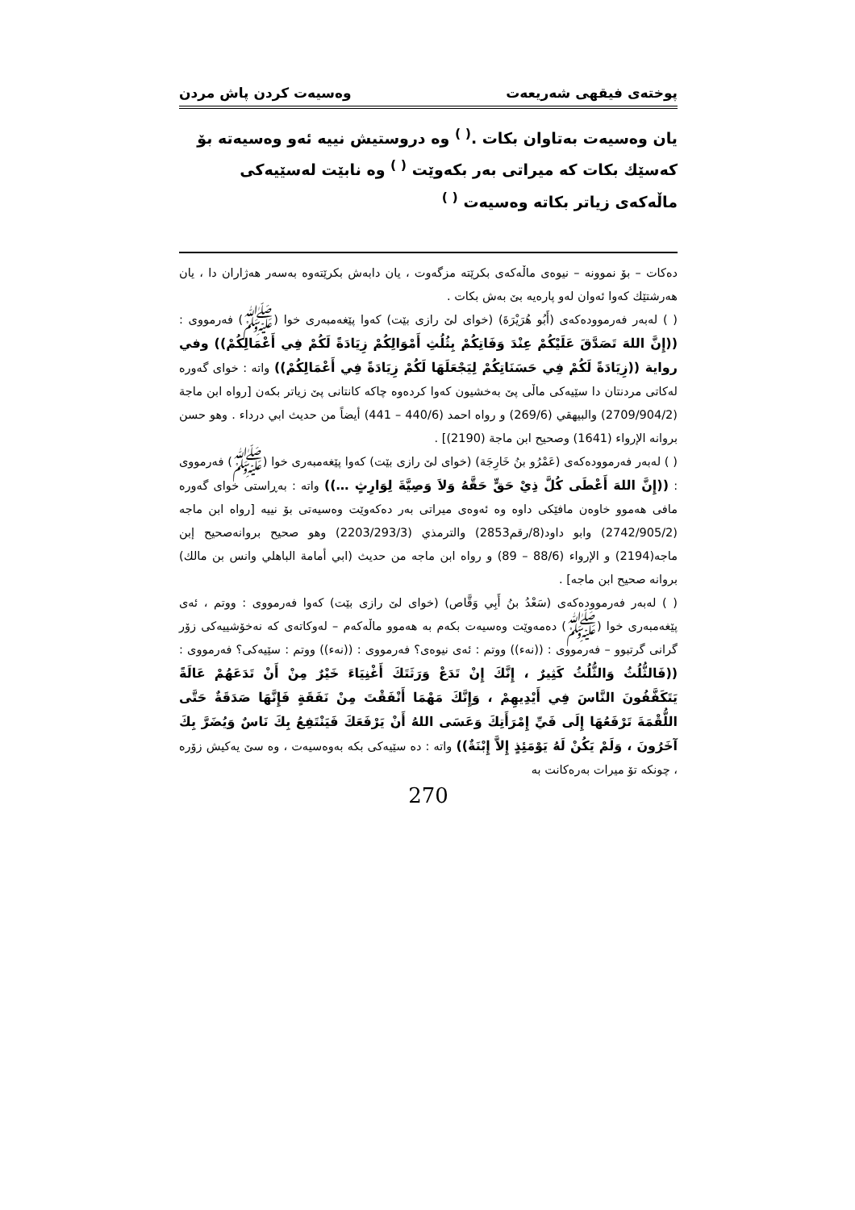پوختەی فیقهی شەریعەت وەسیەت کردن پاش مردن
یان وەسیەت بەتاوان بکات .<sup>( )</sup> وە دروستیش نییە ئەو وەسیەتە بۆ کەسێك بکات کە میراتی بەر بکەوێت <sup>( )</sup> وە نابێت لەسێیەکی ماڵەکەی زیاتر بکاتە وەسیەت <sup>( )</sup>
دەکات – بۆ نموونە – نیوەی ماڵەکەی بکرێتە مزگەوت ، یان دابەش بکرێتەوە بەسەر هەژاران دا ، یان هەرشتێك کەوا ئەوان لەو پارەیە بێ بەش بکات .
( ) لەبەر فەرموودەکەی (أَبُو هُرَيْرَةَ) (خوای لێ رازی بێت) کەوا پێغەمبەری خوا (ﷺ) فەرمووی : ((إِنَّ اللهَ تَصَدَّقَ عَلَيْكُمْ عِنْدَ وَفَاتِكُمْ بِثُلُثِ أَمْوَالِكُمْ زِيَادَةً لَكُمْ فِي أَعْمَالِكُمْ)) وفي رواية ((زِيَادَةً لَكُمْ فِي حَسَنَاتِكُمْ لِيَجْعَلَهَا لَكُمْ زِيَادَةً فِي أَعْمَالِكُمْ)) واتە : خوای گەورە لەکاتی مردنتان دا سێیەکی ماڵی پێ بەخشیون کەوا کردەوە چاکە کانتانی پێ زیاتر بکەن [رواه ابن ماجة (2709/904/2) والبيهقي (269/6) و رواه احمد (440/6 – 441) أيضاً من حديث ابي درداء . وهو حسن بروانه الإرواء (1641) وصحيح ابن ماجة (2190)] .
( ) لەبەر فەرموودەکەی (عَمْرُو بنُ خَارِجَة) (خوای لێ رازی بێت) کەوا پێغەمبەری خوا (ﷺ) فەرمووی : ((إِنَّ اللهَ أَعْطَى كُلَّ ذِيْ حَقٍّ حَقَّهُ وَلاَ وَصِيَّةَ لِوَارِثٍ …)) واتە : بەڕاستی خوای گەورە مافی هەموو خاوەن مافێکی داوە وە ئەوەی میراتی بەر دەکەوێت وەسیەتی بۆ نییە [رواه ابن ماجه (2742/905/2) وابو داود(8/رقم2853) والترمذي (2203/293/3) وهو صحيح بروانەصحيح إبن ماجه(2194) و الإرواء (88/6 – 89) و رواه ابن ماجه من حديث (ابي أمامة الباهلي وانس بن مالك) بروانه صحيح ابن ماجه] .
( ) لەبەر فەرموودەکەی (سَعْدُ بنُ أَبِي وَقَّاص) (خوای لێ رازی بێت) کەوا فەرمووی : ووتم ، ئەی پێغەمبەری خوا (ﷺ) دەمەوێت وەسیەت بکەم بە هەموو ماڵەکەم – لەوکاتەی کە نەخۆشییەکی زۆر گرانی گرتبوو – فەرمووی : ((نەء)) ووتم : ئەی نیوەی؟ فەرمووی : ((نەء)) ووتم : سێیەکی؟ فەرمووی : ((فَالثُّلُثُ وَالثُّلُثُ كَثِيرٌ ، إِنَّكَ إِنْ تَدَعْ وَرَثَتَكَ أَغْنِيَاءَ خَيْرٌ مِنْ أَنْ تَدَعَهُمْ عَالَةً يَتَكَفَّفُونَ النَّاسَ فِي أَيْدِيهِمْ ، وَإِنَّكَ مَهْمَا أَنْفَقْتَ مِنْ نَفَقَةٍ فَإِنَّهَا صَدَقَةٌ حَتَّى اللُّقْمَةَ تَرْفَعُهَا إِلَى فَيِّ إِمْرَأَتِكَ وَعَسَى اللهُ أَنْ يَرْفَعَكَ فَيَنْتَفِعُ بِكَ نَاسٌ وَيُضَرَّ بِكَ آخَرُونَ ، وَلَمْ يَكُنْ لَهُ يَوْمَئِذٍ إِلاَّ إِبْنَةٌ)) واتە : دە سێیەکی بکە بەوەسیەت ، وە سێ یەکیش زۆرە ، چونکە تۆ میرات بەرەکانت بە
270